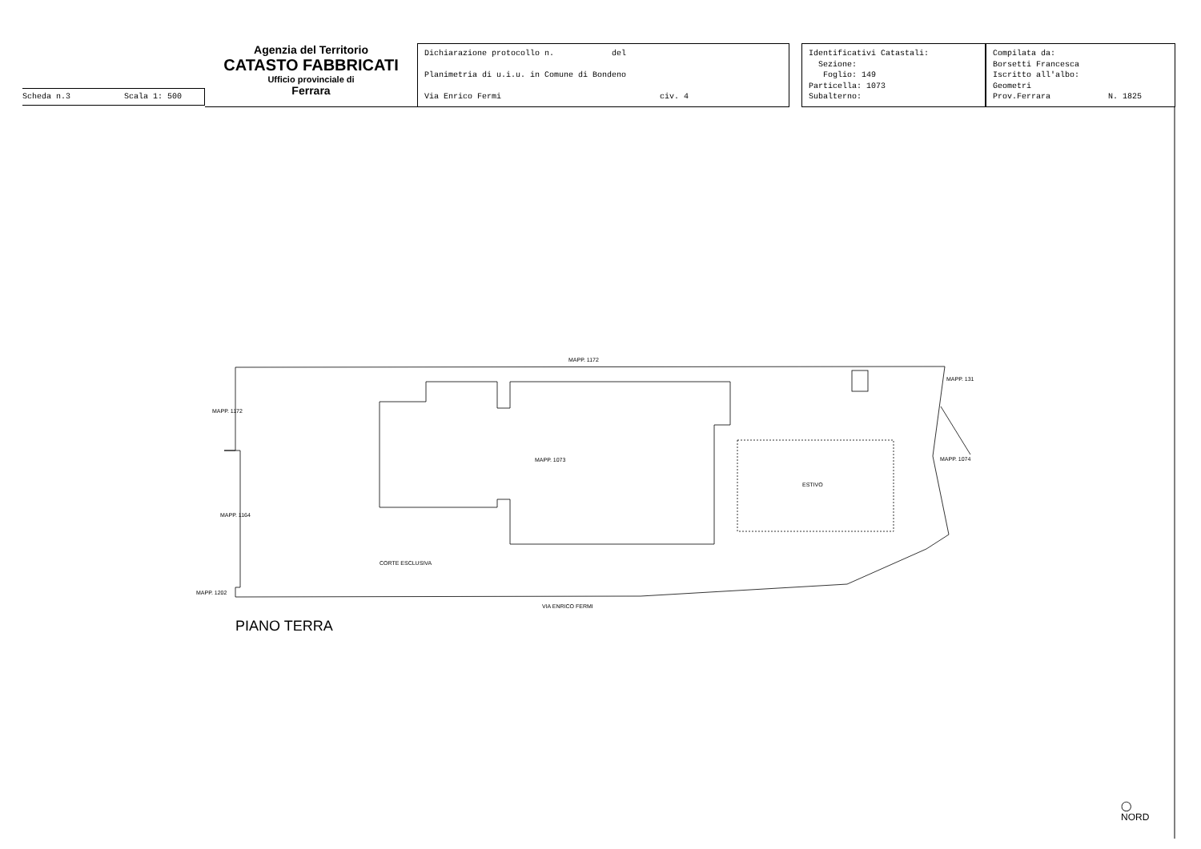Scheda n.3 Scala 1: 500
Agenzia del Territorio
CATASTO FABBRICATI
Ufficio provinciale di
Ferrara
Dichiarazione protocollo n. del
Planimetria di u.i.u. in Comune di Bondeno
Via Enrico Fermi civ. 4
Identificativi Catastali:
Sezione:
Foglio: 149
Particella: 1073
Subalterno:
Compilata da:
Borsetti Francesca
Iscritto all'albo:
Geometri
Prov.Ferrara N. 1825
MAPP. 1172
MAPP. 1073
ESTIVO
CORTE ESCLUSIVA
MAPP. 1202
VIA ENRICO FERMI
MAPP. 1172
MAPP. 1164
MAPP. 131
MAPP. 1074
PIANO TERRA
◯
NORD